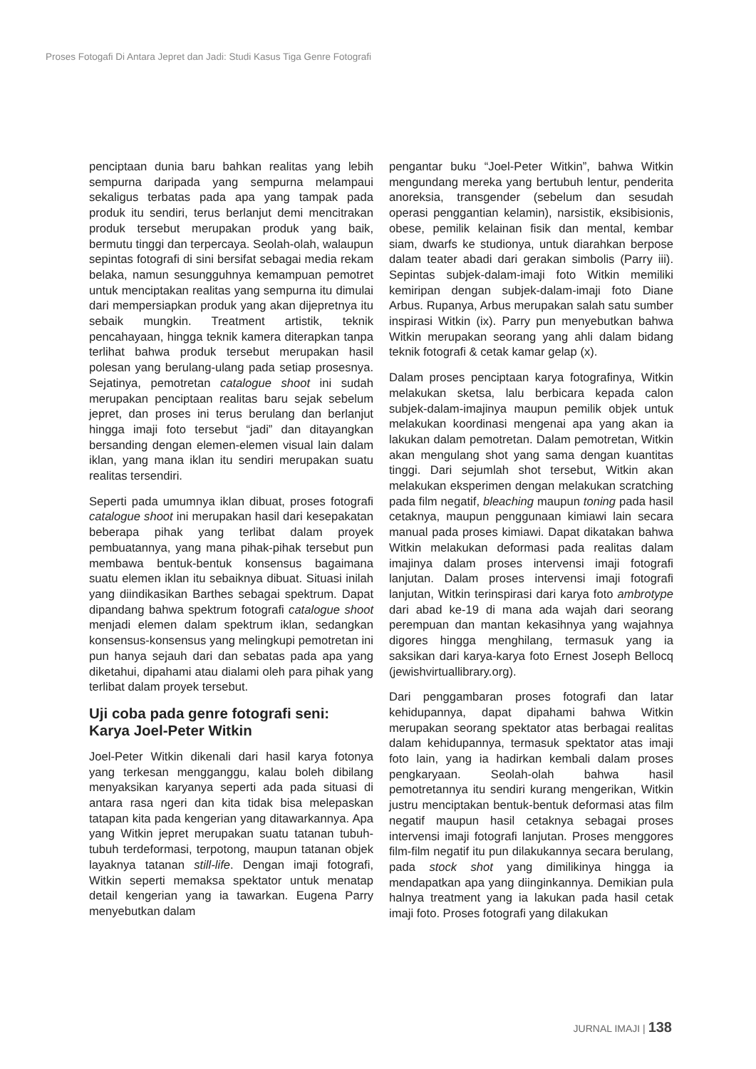Proses Fotogafi Di Antara Jepret dan Jadi: Studi Kasus Tiga Genre Fotografi
penciptaan dunia baru bahkan realitas yang lebih sempurna daripada yang sempurna melampaui sekaligus terbatas pada apa yang tampak pada produk itu sendiri, terus berlanjut demi mencitrakan produk tersebut merupakan produk yang baik, bermutu tinggi dan terpercaya. Seolah-olah, walaupun sepintas fotografi di sini bersifat sebagai media rekam belaka, namun sesungguhnya kemampuan pemotret untuk menciptakan realitas yang sempurna itu dimulai dari mempersiapkan produk yang akan dijepretnya itu sebaik mungkin. Treatment artistik, teknik pencahayaan, hingga teknik kamera diterapkan tanpa terlihat bahwa produk tersebut merupakan hasil polesan yang berulang-ulang pada setiap prosesnya. Sejatinya, pemotretan catalogue shoot ini sudah merupakan penciptaan realitas baru sejak sebelum jepret, dan proses ini terus berulang dan berlanjut hingga imaji foto tersebut “jadi” dan ditayangkan bersanding dengan elemen-elemen visual lain dalam iklan, yang mana iklan itu sendiri merupakan suatu realitas tersendiri.
Seperti pada umumnya iklan dibuat, proses fotografi catalogue shoot ini merupakan hasil dari kesepakatan beberapa pihak yang terlibat dalam proyek pembuatannya, yang mana pihak-pihak tersebut pun membawa bentuk-bentuk konsensus bagaimana suatu elemen iklan itu sebaiknya dibuat. Situasi inilah yang diindikasikan Barthes sebagai spektrum. Dapat dipandang bahwa spektrum fotografi catalogue shoot menjadi elemen dalam spektrum iklan, sedangkan konsensus-konsensus yang melingkupi pemotretan ini pun hanya sejauh dari dan sebatas pada apa yang diketahui, dipahami atau dialami oleh para pihak yang terlibat dalam proyek tersebut.
Uji coba pada genre fotografi seni: Karya Joel-Peter Witkin
Joel-Peter Witkin dikenali dari hasil karya fotonya yang terkesan mengganggu, kalau boleh dibilang menyaksikan karyanya seperti ada pada situasi di antara rasa ngeri dan kita tidak bisa melepaskan tatapan kita pada kengerian yang ditawarkannya. Apa yang Witkin jepret merupakan suatu tatanan tubuh-tubuh terdeformasi, terpotong, maupun tatanan objek layaknya tatanan still-life. Dengan imaji fotografi, Witkin seperti memaksa spektator untuk menatap detail kengerian yang ia tawarkan. Eugena Parry menyebutkan dalam
pengantar buku “Joel-Peter Witkin”, bahwa Witkin mengundang mereka yang bertubuh lentur, penderita anoreksia, transgender (sebelum dan sesudah operasi penggantian kelamin), narsistik, eksibisionis, obese, pemilik kelainan fisik dan mental, kembar siam, dwarfs ke studionya, untuk diarahkan berpose dalam teater abadi dari gerakan simbolis (Parry iii). Sepintas subjek-dalam-imaji foto Witkin memiliki kemiripan dengan subjek-dalam-imaji foto Diane Arbus. Rupanya, Arbus merupakan salah satu sumber inspirasi Witkin (ix). Parry pun menyebutkan bahwa Witkin merupakan seorang yang ahli dalam bidang teknik fotografi & cetak kamar gelap (x).
Dalam proses penciptaan karya fotografinya, Witkin melakukan sketsa, lalu berbicara kepada calon subjek-dalam-imajinya maupun pemilik objek untuk melakukan koordinasi mengenai apa yang akan ia lakukan dalam pemotretan. Dalam pemotretan, Witkin akan mengulang shot yang sama dengan kuantitas tinggi. Dari sejumlah shot tersebut, Witkin akan melakukan eksperimen dengan melakukan scratching pada film negatif, bleaching maupun toning pada hasil cetaknya, maupun penggunaan kimiawi lain secara manual pada proses kimiawi. Dapat dikatakan bahwa Witkin melakukan deformasi pada realitas dalam imajinya dalam proses intervensi imaji fotografi lanjutan. Dalam proses intervensi imaji fotografi lanjutan, Witkin terinspirasi dari karya foto ambrotype dari abad ke-19 di mana ada wajah dari seorang perempuan dan mantan kekasihnya yang wajahnya digores hingga menghilang, termasuk yang ia saksikan dari karya-karya foto Ernest Joseph Bellocq (jewishvirtuallibrary.org).
Dari penggambaran proses fotografi dan latar kehidupannya, dapat dipahami bahwa Witkin merupakan seorang spektator atas berbagai realitas dalam kehidupannya, termasuk spektator atas imaji foto lain, yang ia hadirkan kembali dalam proses pengkaryaan. Seolah-olah bahwa hasil pemotretannya itu sendiri kurang mengerikan, Witkin justru menciptakan bentuk-bentuk deformasi atas film negatif maupun hasil cetaknya sebagai proses intervensi imaji fotografi lanjutan. Proses menggores film-film negatif itu pun dilakukannya secara berulang, pada stock shot yang dimilikinya hingga ia mendapatkan apa yang diinginkannya. Demikian pula halnya treatment yang ia lakukan pada hasil cetak imaji foto. Proses fotografi yang dilakukan
JURNAL IMAJI | 138